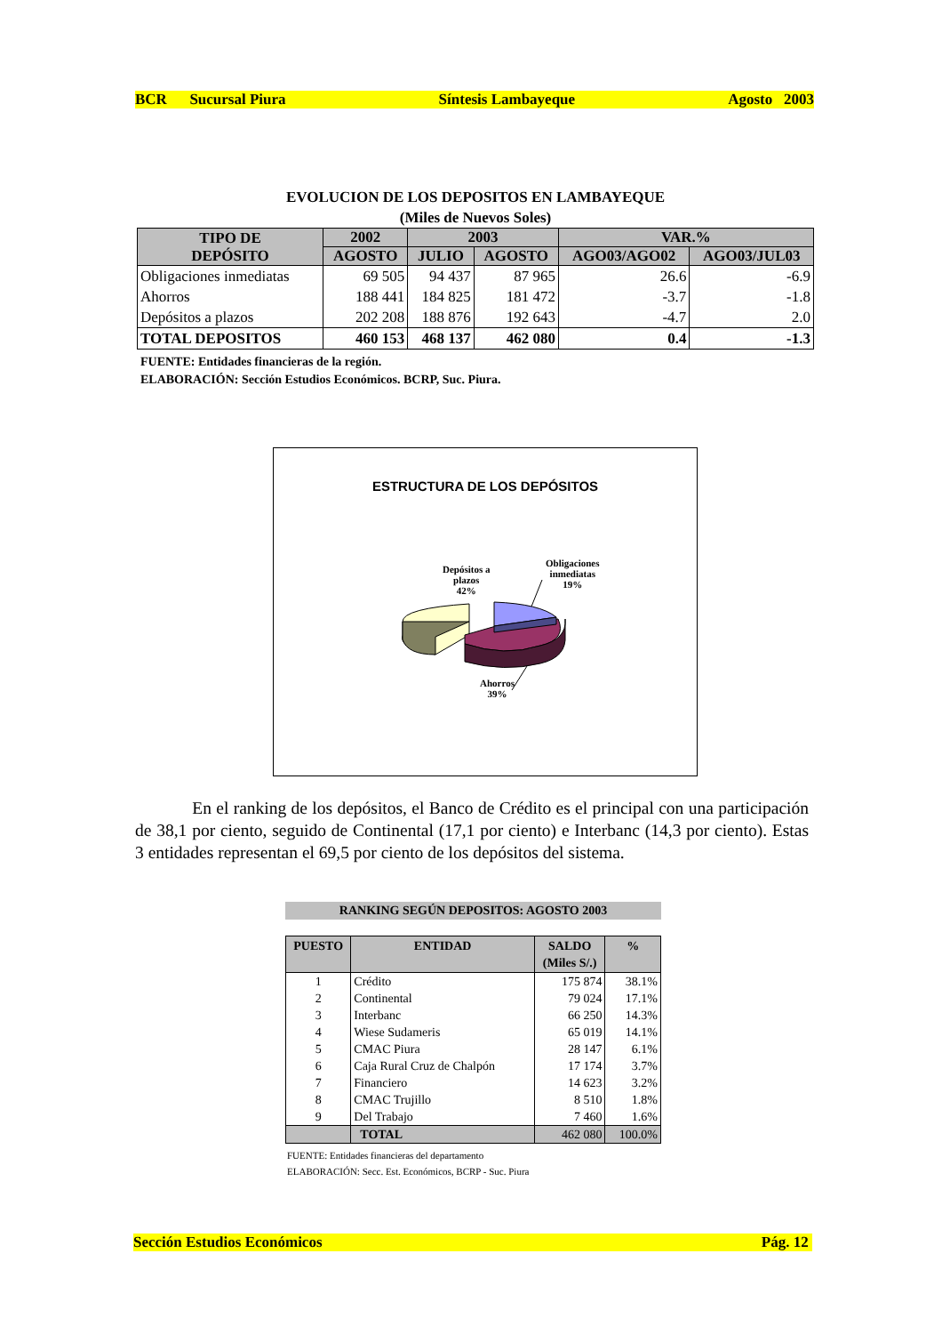BCR Sucursal Piura Síntesis Lambayeque Agosto 2003
EVOLUCION DE LOS DEPOSITOS EN LAMBAYEQUE
(Miles de Nuevos Soles)
| TIPO DE DEPÓSITO | 2002 | 2003 | | VAR.% | |
| --- | --- | --- | --- | --- | --- |
| | AGOSTO | JULIO | AGOSTO | AGO03/AGO02 | AGO03/JUL03 |
| Obligaciones inmediatas | 69 505 | 94 437 | 87 965 | 26.6 | -6.9 |
| Ahorros | 188 441 | 184 825 | 181 472 | -3.7 | -1.8 |
| Depósitos a plazos | 202 208 | 188 876 | 192 643 | -4.7 | 2.0 |
| TOTAL DEPOSITOS | 460 153 | 468 137 | 462 080 | 0.4 | -1.3 |
FUENTE: Entidades financieras de la región.
ELABORACIÓN: Sección Estudios Económicos. BCRP, Suc. Piura.
ESTRUCTURA DE LOS DEPÓSITOS
Depósitos a
plazos
42%
Obligaciones
inmediatas
19%
Ahorros
39%
En el ranking de los depósitos, el Banco de Crédito es el principal con una participación de 38,1 por ciento, seguido de Continental (17,1 por ciento) e Interbanc (14,3 por ciento). Estas 3 entidades representan el 69,5 por ciento de los depósitos del sistema.
RANKING SEGÚN DEPOSITOS: AGOSTO 2003
| PUESTO | ENTIDAD | SALDO (Miles S/.) | % |
| --- | --- | --- | --- |
| 1 | Crédito | 175 874 | 38.1% |
| 2 | Continental | 79 024 | 17.1% |
| 3 | Interbanc | 66 250 | 14.3% |
| 4 | Wiese Sudameris | 65 019 | 14.1% |
| 5 | CMAC Piura | 28 147 | 6.1% |
| 6 | Caja Rural Cruz de Chalpón | 17 174 | 3.7% |
| 7 | Financiero | 14 623 | 3.2% |
| 8 | CMAC Trujillo | 8 510 | 1.8% |
| 9 | Del Trabajo | 7 460 | 1.6% |
| | TOTAL | 462 080 | 100.0% |
FUENTE: Entidades financieras del departamento
ELABORACIÓN: Secc. Est. Económicos, BCRP - Suc. Piura
Sección Estudios Económicos Pág. 12